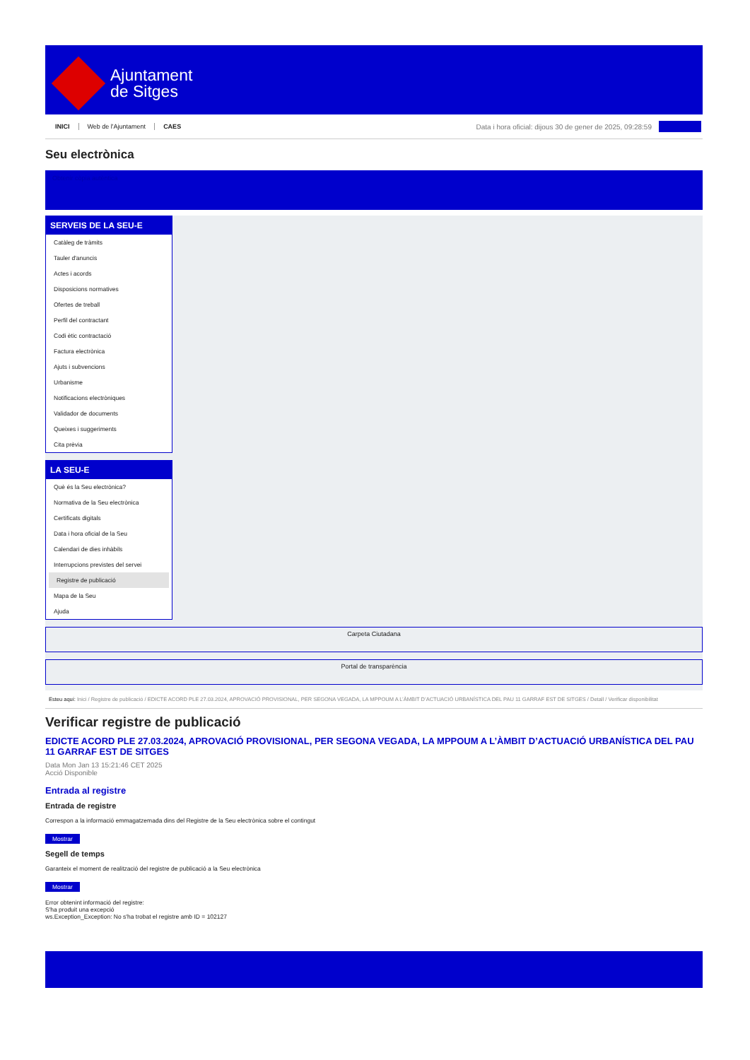Ajuntament
de Sitges
INICI Web de l'Ajuntament CAES
Data i hora oficial: dijous 30 de gener de 2025, 09:28:59
Seu electrònica
Obtenir còpia autèntica
SERVEIS DE LA SEU-E
Catàleg de tràmits
Tauler d'anuncis
Actes i acords
Disposicions normatives
Ofertes de treball
Perfil del contractant
Codi ètic contractació
Factura electrònica
Ajuts i subvencions
Urbanisme
Notificacions electròniques
Validador de documents
Queixes i suggeriments
Cita prèvia
LA SEU-E
Què és la Seu electrònica?
Normativa de la Seu electrònica
Certificats digitals
Data i hora oficial de la Seu
Calendari de dies inhàbils
Interrupcions previstes del servei
Registre de publicació
Mapa de la Seu
Ajuda
Carpeta Ciutadana
Portal de transparència
Esteu aquí: Inici / Registre de publicació / EDICTE ACORD PLE 27.03.2024, APROVACIÓ PROVISIONAL, PER SEGONA VEGADA, LA MPPOUM A L’ÀMBIT D’ACTUACIÓ URBANÍSTICA DEL PAU 11 GARRAF EST DE SITGES / Detall / Verificar disponibilitat
Verificar registre de publicació
EDICTE ACORD PLE 27.03.2024, APROVACIÓ PROVISIONAL, PER SEGONA VEGADA, LA MPPOUM A L’ÀMBIT D’ACTUACIÓ URBANÍSTICA DEL PAU 11 GARRAF EST DE SITGES
Data Mon Jan 13 15:21:46 CET 2025
Acció Disponible
Entrada al registre
Entrada de registre
Correspon a la informació emmagatzemada dins del Registre de la Seu electrònica sobre el contingut
Mostrar
Segell de temps
Garanteix el moment de realització del registre de publicació a la Seu electrònica
Mostrar
Error obtenint informació del registre:
S'ha produit una excepció
ws.Exception_Exception: No s'ha trobat el registre amb ID = 102127